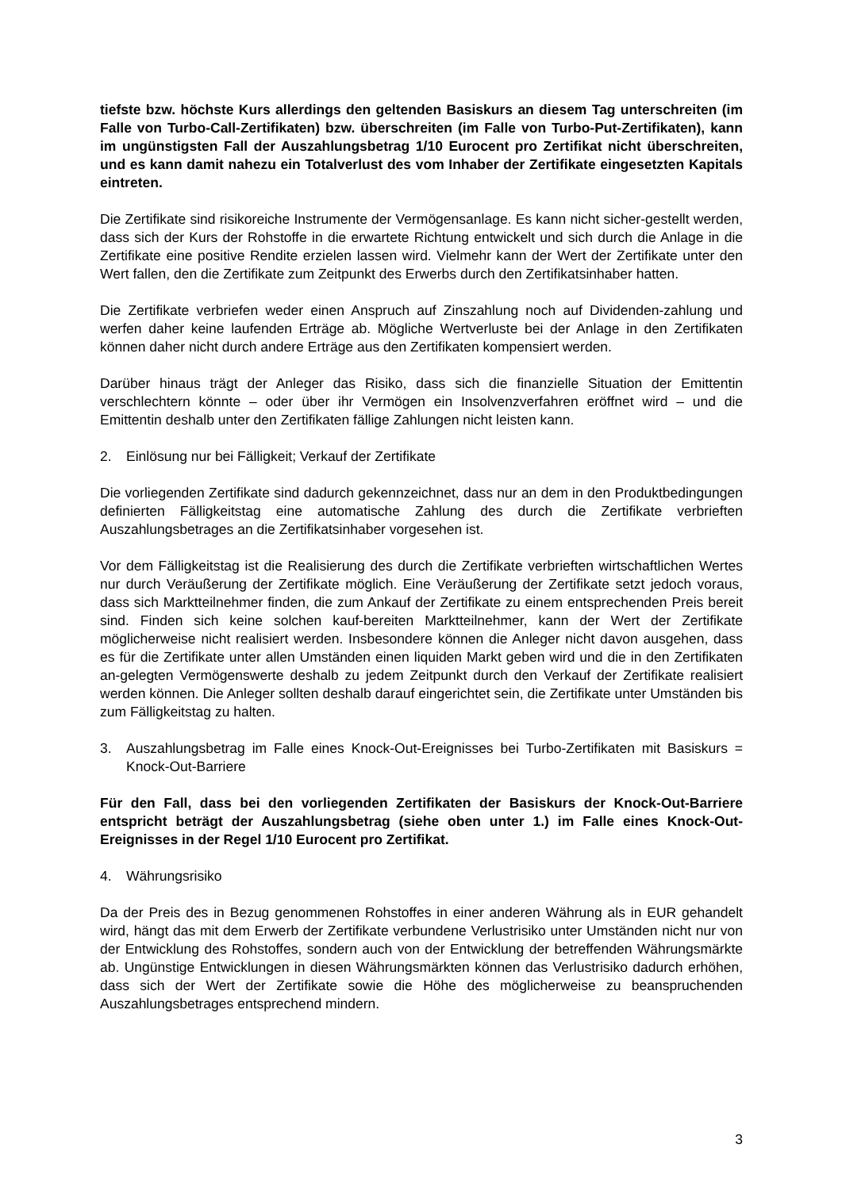tiefste bzw. höchste Kurs allerdings den geltenden Basiskurs an diesem Tag unterschreiten (im Falle von Turbo-Call-Zertifikaten) bzw. überschreiten (im Falle von Turbo-Put-Zertifikaten), kann im ungünstigsten Fall der Auszahlungsbetrag 1/10 Eurocent pro Zertifikat nicht überschreiten, und es kann damit nahezu ein Totalverlust des vom Inhaber der Zertifikate eingesetzten Kapitals eintreten.
Die Zertifikate sind risikoreiche Instrumente der Vermögensanlage. Es kann nicht sicher-gestellt werden, dass sich der Kurs der Rohstoffe in die erwartete Richtung entwickelt und sich durch die Anlage in die Zertifikate eine positive Rendite erzielen lassen wird. Vielmehr kann der Wert der Zertifikate unter den Wert fallen, den die Zertifikate zum Zeitpunkt des Erwerbs durch den Zertifikatsinhaber hatten.
Die Zertifikate verbriefen weder einen Anspruch auf Zinszahlung noch auf Dividenden-zahlung und werfen daher keine laufenden Erträge ab. Mögliche Wertverluste bei der Anlage in den Zertifikaten können daher nicht durch andere Erträge aus den Zertifikaten kompensiert werden.
Darüber hinaus trägt der Anleger das Risiko, dass sich die finanzielle Situation der Emittentin verschlechtern könnte – oder über ihr Vermögen ein Insolvenzverfahren eröffnet wird – und die Emittentin deshalb unter den Zertifikaten fällige Zahlungen nicht leisten kann.
2. Einlösung nur bei Fälligkeit; Verkauf der Zertifikate
Die vorliegenden Zertifikate sind dadurch gekennzeichnet, dass nur an dem in den Produktbedingungen definierten Fälligkeitstag eine automatische Zahlung des durch die Zertifikate verbrieften Auszahlungsbetrages an die Zertifikatsinhaber vorgesehen ist.
Vor dem Fälligkeitstag ist die Realisierung des durch die Zertifikate verbrieften wirtschaftlichen Wertes nur durch Veräußerung der Zertifikate möglich. Eine Veräußerung der Zertifikate setzt jedoch voraus, dass sich Marktteilnehmer finden, die zum Ankauf der Zertifikate zu einem entsprechenden Preis bereit sind. Finden sich keine solchen kauf-bereiten Marktteilnehmer, kann der Wert der Zertifikate möglicherweise nicht realisiert werden. Insbesondere können die Anleger nicht davon ausgehen, dass es für die Zertifikate unter allen Umständen einen liquiden Markt geben wird und die in den Zertifikaten an-gelegten Vermögenswerte deshalb zu jedem Zeitpunkt durch den Verkauf der Zertifikate realisiert werden können. Die Anleger sollten deshalb darauf eingerichtet sein, die Zertifikate unter Umständen bis zum Fälligkeitstag zu halten.
3. Auszahlungsbetrag im Falle eines Knock-Out-Ereignisses bei Turbo-Zertifikaten mit Basiskurs = Knock-Out-Barriere
Für den Fall, dass bei den vorliegenden Zertifikaten der Basiskurs der Knock-Out-Barriere entspricht beträgt der Auszahlungsbetrag (siehe oben unter 1.) im Falle eines Knock-Out-Ereignisses in der Regel 1/10 Eurocent pro Zertifikat.
4. Währungsrisiko
Da der Preis des in Bezug genommenen Rohstoffes in einer anderen Währung als in EUR gehandelt wird, hängt das mit dem Erwerb der Zertifikate verbundene Verlustrisiko unter Umständen nicht nur von der Entwicklung des Rohstoffes, sondern auch von der Entwicklung der betreffenden Währungsmärkte ab. Ungünstige Entwicklungen in diesen Währungsmärkten können das Verlustrisiko dadurch erhöhen, dass sich der Wert der Zertifikate sowie die Höhe des möglicherweise zu beanspruchenden Auszahlungsbetrages entsprechend mindern.
3